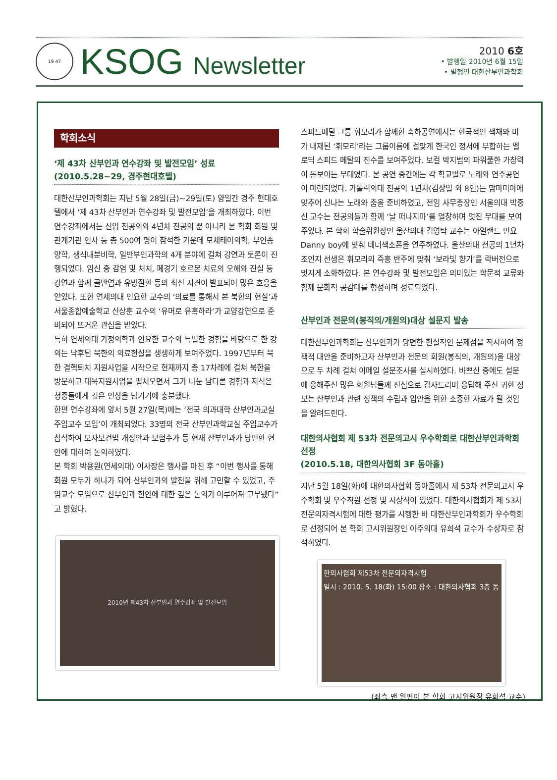19 47
KSOG Newsletter
2010 6호
• 발행일 2010년 6월 15일
• 발행인 대한산부인과학회
학회소식
‘제 43차 산부인과 연수강좌 및 발전모임’ 성료
(2010.5.28~29, 경주현대호텔)
대한산부인과학회는 지난 5월 28일(금)~29일(토) 양일간 경주 현대호텔에서 ‘제 43차 산부인과 연수강좌 및 발전모임’을 개최하였다. 이번 연수강좌에서는 신입 전공의와 4년차 전공의 뿐 아니라 본 학회 회원 및 관계기관 인사 등 총 500여 명이 참석한 가운데 모체태아의학, 부인종양학, 생식내분비학, 일반부인과학의 4개 분야에 걸쳐 강연과 토론이 진행되었다. 임신 중 감염 및 처치, 폐경기 호르몬 치료의 오해와 진실 등 강연과 함께 골반염과 유방질환 등의 최신 지견이 발표되어 많은 호응을 얻었다. 또한 연세의대 인요한 교수의 ‘의료를 통해서 본 북한의 현실’과 서울종합예술학교 신상훈 교수의 ‘유머로 유혹하라’가 교양강연으로 준비되어 뜨거운 관심을 받았다.
특히 연세의대 가정의학과 인요한 교수의 특별한 경험을 바탕으로 한 강의는 낙후된 북한의 의료현실을 생생하게 보여주었다. 1997년부터 북한 결핵퇴치 지원사업을 시작으로 현재까지 총 17차례에 걸쳐 북한을 방문하고 대북지원사업을 펼쳐오면서 그가 나눈 남다른 경험과 지식은 청중들에게 깊은 인상을 남기기에 충분했다.
한편 연수강좌에 앞서 5월 27일(목)에는 ‘전국 의과대학 산부인과교실 주임교수 모임’이 개최되었다. 33명의 전국 산부인과학교실 주임교수가 참석하여 모자보건법 개정안과 보험수가 등 현재 산부인과가 당면한 현안에 대하여 논의하였다.
본 학회 박용원(연세의대) 이사장은 행사를 마친 후 “이번 행사를 통해 회원 모두가 하나가 되어 산부인과의 발전을 위해 고민할 수 있었고, 주임교수 모임으로 산부인과 현안에 대한 깊은 논의가 이루어져 고무됐다”고 밝혔다.
2010년 제43차 산부인과 연수강좌 및 발전모임
스피드메탈 그룹 휘모리가 함께한 축하공연에서는 한국적인 색채와 미가 내재된 ‘휘모리’라는 그룹이름에 걸맞게 한국인 정서에 부합하는 멜로딕 스피드 메탈의 진수를 보여주었다. 보컬 박지범의 파워풀한 가창력이 돋보이는 무대였다. 본 공연 중간에는 각 학교별로 노래와 연주공연이 마련되었다. 가톨릭의대 전공의 1년차(김상일 외 8인)는 맘마미아에 맞추어 신나는 노래와 춤을 준비하였고, 전임 사무총장인 서울의대 박중신 교수는 전공의들과 함께 ‘날 떠나지마’를 열창하며 멋진 무대를 보여주었다. 본 학회 학술위원장인 울산의대 김영탁 교수는 아일랜드 민요 Danny boy에 맞춰 테너색소폰을 연주하였다. 울산의대 전공의 1년차 조인지 선생은 휘모리의 즉흥 반주에 맞춰 ‘보라빛 향기’를 락버전으로 멋지게 소화하였다. 본 연수강좌 및 발전모임은 의미있는 학문적 교류와 함께 문화적 공감대를 형성하며 성료되었다.
산부인과 전문의(봉직의/개원의)대상 설문지 발송
대한산부인과학회는 산부인과가 당면한 현실적인 문제점을 직시하여 정책적 대안을 준비하고자 산부인과 전문의 회원(봉직의, 개원의)을 대상으로 두 차례 걸쳐 이메일 설문조사를 실시하였다. 바쁘신 중에도 설문에 응해주신 많은 회원님들께 진심으로 감사드리며 응답해 주신 귀한 정보는 산부인과 관련 정책의 수립과 입안을 위한 소중한 자료가 될 것임을 알려드린다.
대한의사협회 제 53차 전문의고시 우수학회로 대한산부인과학회 선정
(2010.5.18, 대한의사협회 3F 동아홀)
지난 5월 18일(화)에 대한의사협회 동아홀에서 제 53차 전문의고시 우수학회 및 우수직원 선정 및 시상식이 있었다. 대한의사협회가 제 53차 전문의자격시험에 대한 평가를 시행한 바 대한산부인과학회가 우수학회로 선정되어 본 학회 고시위원장인 아주의대 유희석 교수가 수상자로 참석하였다.
한의사협회 제53차 전문의자격시험
일시 : 2010. 5. 18(화) 15:00 장소 : 대한의사협회 3층 동
(좌측 맨 왼편이 본 학회 고시위원장 유희석 교수)